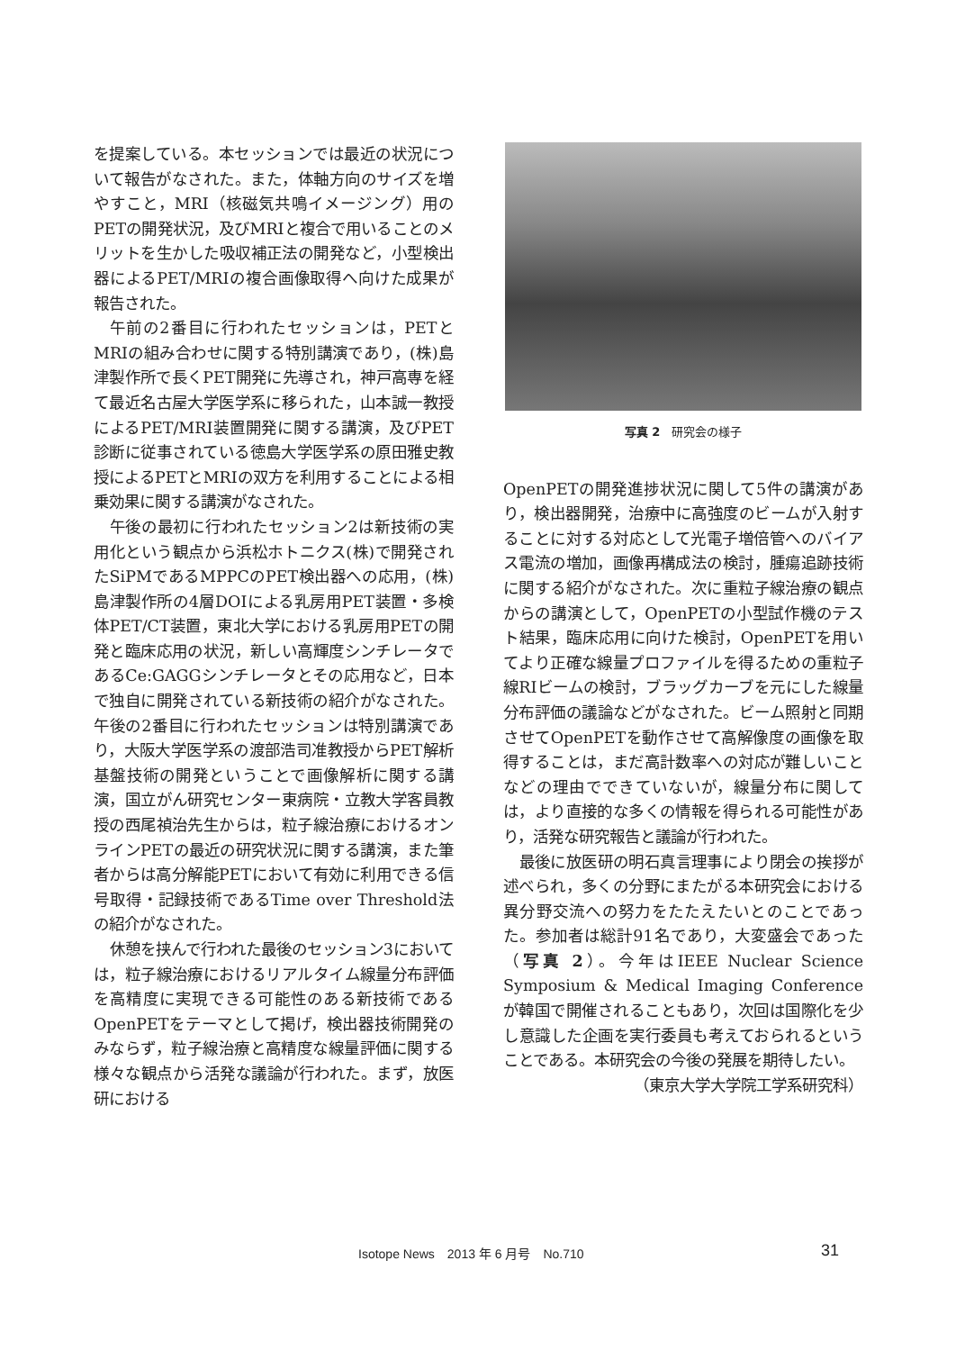を提案している。本セッションでは最近の状況について報告がなされた。また，体軸方向のサイズを増やすこと，MRI（核磁気共鳴イメージング）用のPETの開発状況，及びMRIと複合で用いることのメリットを生かした吸収補正法の開発など，小型検出器によるPET/MRIの複合画像取得へ向けた成果が報告された。
午前の2番目に行われたセッションは，PETとMRIの組み合わせに関する特別講演であり，(株)島津製作所で長くPET開発に先導され，神戸高専を経て最近名古屋大学医学系に移られた，山本誠一教授によるPET/MRI装置開発に関する講演，及びPET診断に従事されている徳島大学医学系の原田雅史教授によるPETとMRIの双方を利用することによる相乗効果に関する講演がなされた。
午後の最初に行われたセッション2は新技術の実用化という観点から浜松ホトニクス(株)で開発されたSiPMであるMPPCのPET検出器への応用，(株)島津製作所の4層DOIによる乳房用PET装置・多検体PET/CT装置，東北大学における乳房用PETの開発と臨床応用の状況，新しい高輝度シンチレータであるCe:GAGGシンチレータとその応用など，日本で独自に開発されている新技術の紹介がなされた。午後の2番目に行われたセッションは特別講演であり，大阪大学医学系の渡部浩司准教授からPET解析基盤技術の開発ということで画像解析に関する講演，国立がん研究センター東病院・立教大学客員教授の西尾禎治先生からは，粒子線治療におけるオンラインPETの最近の研究状況に関する講演，また筆者からは高分解能PETにおいて有効に利用できる信号取得・記録技術であるTime over Threshold法の紹介がなされた。
休憩を挟んで行われた最後のセッション3においては，粒子線治療におけるリアルタイム線量分布評価を高精度に実現できる可能性のある新技術であるOpenPETをテーマとして掲げ，検出器技術開発のみならず，粒子線治療と高精度な線量評価に関する様々な観点から活発な議論が行われた。まず，放医研における
写真 2　研究会の様子
OpenPETの開発進捗状況に関して5件の講演があり，検出器開発，治療中に高強度のビームが入射することに対する対応として光電子増倍管へのバイアス電流の増加，画像再構成法の検討，腫瘍追跡技術に関する紹介がなされた。次に重粒子線治療の観点からの講演として，OpenPETの小型試作機のテスト結果，臨床応用に向けた検討，OpenPETを用いてより正確な線量プロファイルを得るための重粒子線RIビームの検討，ブラッグカーブを元にした線量分布評価の議論などがなされた。ビーム照射と同期させてOpenPETを動作させて高解像度の画像を取得することは，まだ高計数率への対応が難しいことなどの理由でできていないが，線量分布に関しては，より直接的な多くの情報を得られる可能性があり，活発な研究報告と議論が行われた。
最後に放医研の明石真言理事により閉会の挨拶が述べられ，多くの分野にまたがる本研究会における異分野交流への努力をたたえたいとのことであった。参加者は総計91名であり，大変盛会であった（写真 2）。今年はIEEE Nuclear Science Symposium & Medical Imaging Conferenceが韓国で開催されることもあり，次回は国際化を少し意識した企画を実行委員も考えておられるということである。本研究会の今後の発展を期待したい。
（東京大学大学院工学系研究科）
Isotope News　2013 年 6 月号　No.710 31